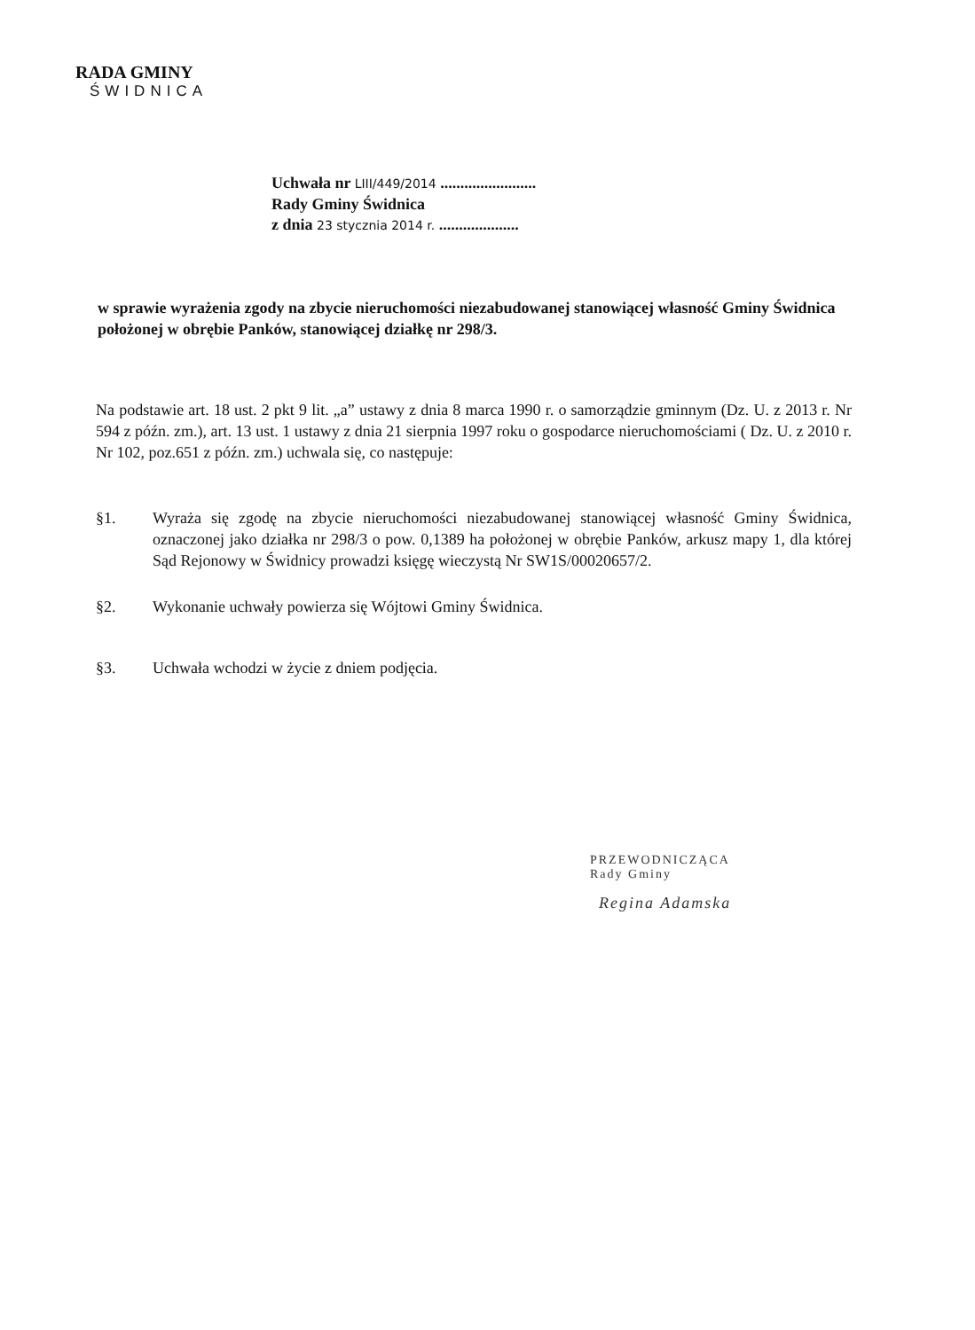RADA GMINY
ŚWIDNICA
Uchwała nr LIII/449/2014 ........................
Rady Gminy Świdnica
z dnia 23 stycznia 2014 r. ....................
w sprawie wyrażenia zgody na zbycie nieruchomości niezabudowanej stanowiącej własność Gminy Świdnica położonej w obrębie Panków, stanowiącej działkę nr 298/3.
Na podstawie art. 18 ust. 2 pkt 9 lit. „a” ustawy z dnia 8 marca 1990 r. o samorządzie gminnym (Dz. U. z 2013 r. Nr 594 z późn. zm.), art. 13 ust. 1 ustawy z dnia 21 sierpnia 1997 roku o gospodarce nieruchomościami ( Dz. U. z 2010 r. Nr 102, poz.651 z późn. zm.) uchwala się, co następuje:
§1. Wyraża się zgodę na zbycie nieruchomości niezabudowanej stanowiącej własność Gminy Świdnica, oznaczonej jako działka nr 298/3 o pow. 0,1389 ha położonej w obrębie Panków, arkusz mapy 1, dla której Sąd Rejonowy w Świdnicy prowadzi księgę wieczystą Nr SW1S/00020657/2.
§2. Wykonanie uchwały powierza się Wójtowi Gminy Świdnica.
§3. Uchwała wchodzi w życie z dniem podjęcia.
PRZEWODNICZĄCA
Rady Gminy
Regina Adamska